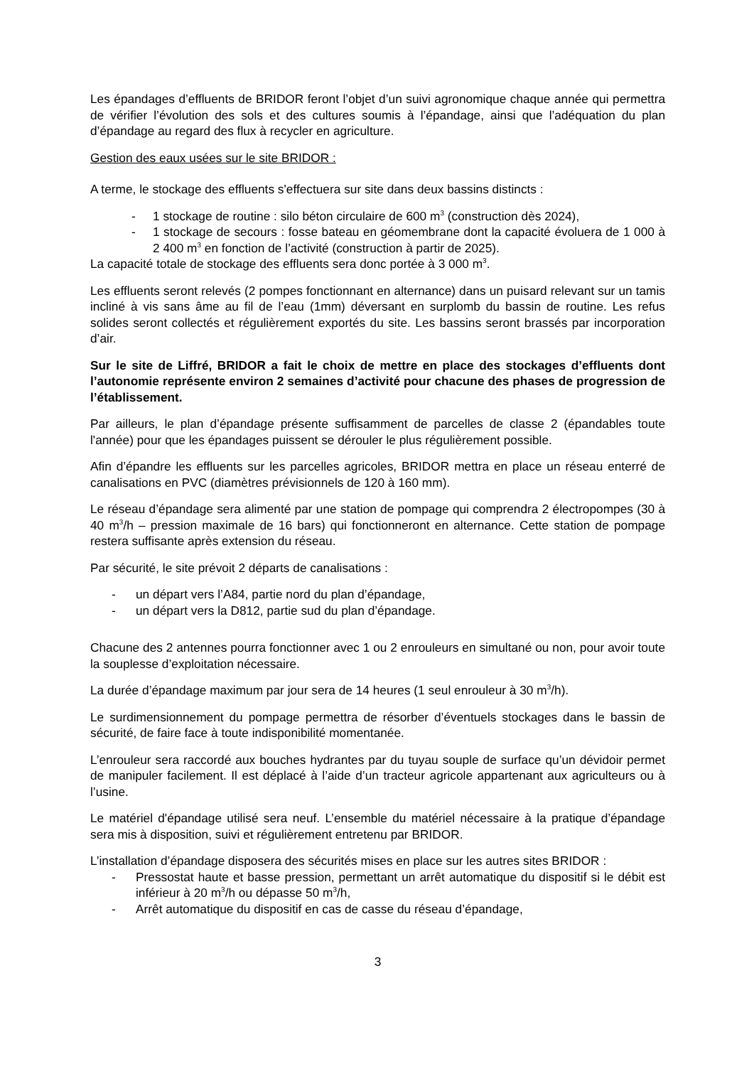Les épandages d’effluents de BRIDOR feront l’objet d’un suivi agronomique chaque année qui permettra de vérifier l’évolution des sols et des cultures soumis à l’épandage, ainsi que l’adéquation du plan d’épandage au regard des flux à recycler en agriculture.
Gestion des eaux usées sur le site BRIDOR :
A terme, le stockage des effluents s'effectuera sur site dans deux bassins distincts :
- 1 stockage de routine : silo béton circulaire de 600 m<sup>3</sup> (construction dès 2024),
- 1 stockage de secours : fosse bateau en géomembrane dont la capacité évoluera de 1 000 à 2 400 m<sup>3</sup> en fonction de l’activité (construction à partir de 2025).
La capacité totale de stockage des effluents sera donc portée à 3 000 m<sup>3</sup>.
Les effluents seront relevés (2 pompes fonctionnant en alternance) dans un puisard relevant sur un tamis incliné à vis sans âme au fil de l’eau (1mm) déversant en surplomb du bassin de routine. Les refus solides seront collectés et régulièrement exportés du site. Les bassins seront brassés par incorporation d’air.
Sur le site de Liffré, BRIDOR a fait le choix de mettre en place des stockages d’effluents dont l’autonomie représente environ 2 semaines d’activité pour chacune des phases de progression de l’établissement.
Par ailleurs, le plan d’épandage présente suffisamment de parcelles de classe 2 (épandables toute l'année) pour que les épandages puissent se dérouler le plus régulièrement possible.
Afin d’épandre les effluents sur les parcelles agricoles, BRIDOR mettra en place un réseau enterré de canalisations en PVC (diamètres prévisionnels de 120 à 160 mm).
Le réseau d’épandage sera alimenté par une station de pompage qui comprendra 2 électropompes (30 à 40 m<sup>3</sup>/h – pression maximale de 16 bars) qui fonctionneront en alternance. Cette station de pompage restera suffisante après extension du réseau.
Par sécurité, le site prévoit 2 départs de canalisations :
- un départ vers l’A84, partie nord du plan d’épandage,
- un départ vers la D812, partie sud du plan d’épandage.
Chacune des 2 antennes pourra fonctionner avec 1 ou 2 enrouleurs en simultané ou non, pour avoir toute la souplesse d’exploitation nécessaire.
La durée d’épandage maximum par jour sera de 14 heures (1 seul enrouleur à 30 m<sup>3</sup>/h).
Le surdimensionnement du pompage permettra de résorber d’éventuels stockages dans le bassin de sécurité, de faire face à toute indisponibilité momentanée.
L’enrouleur sera raccordé aux bouches hydrantes par du tuyau souple de surface qu’un dévidoir permet de manipuler facilement. Il est déplacé à l’aide d’un tracteur agricole appartenant aux agriculteurs ou à l’usine.
Le matériel d'épandage utilisé sera neuf. L’ensemble du matériel nécessaire à la pratique d’épandage sera mis à disposition, suivi et régulièrement entretenu par BRIDOR.
L’installation d’épandage disposera des sécurités mises en place sur les autres sites BRIDOR :
- Pressostat haute et basse pression, permettant un arrêt automatique du dispositif si le débit est inférieur à 20 m<sup>3</sup>/h ou dépasse 50 m<sup>3</sup>/h,
- Arrêt automatique du dispositif en cas de casse du réseau d’épandage,
3